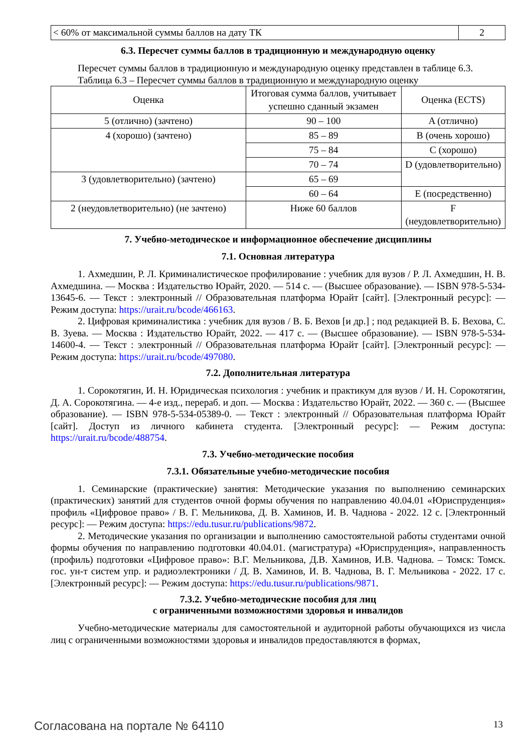| < 60% от максимальной суммы баллов на дату ТК | 2 |
6.3. Пересчет суммы баллов в традиционную и международную оценку
Пересчет суммы баллов в традиционную и международную оценку представлен в таблице 6.3.
Таблица 6.3 – Пересчет суммы баллов в традиционную и международную оценку
| Оценка | Итоговая сумма баллов, учитывает успешно сданный экзамен | Оценка (ECTS) |
| 5 (отлично) (зачтено) | 90 – 100 | A (отлично) |
| 4 (хорошо) (зачтено) | 85 – 89 | B (очень хорошо) |
| | 75 – 84 | C (хорошо) |
| | 70 – 74 | D (удовлетворительно) |
| 3 (удовлетворительно) (зачтено) | 65 – 69 | |
| | 60 – 64 | E (посредственно) |
| 2 (неудовлетворительно) (не зачтено) | Ниже 60 баллов | F (неудовлетворительно) |
7. Учебно-методическое и информационное обеспечение дисциплины
7.1. Основная литература
1. Ахмедшин, Р. Л. Криминалистическое профилирование : учебник для вузов / Р. Л. Ахмедшин, Н. В. Ахмедшина. — Москва : Издательство Юрайт, 2020. — 514 с. — (Высшее образование). — ISBN 978-5-534-13645-6. — Текст : электронный // Образовательная платформа Юрайт [сайт]. [Электронный ресурс]: — Режим доступа: https://urait.ru/bcode/466163.
2. Цифровая криминалистика : учебник для вузов / В. Б. Вехов [и др.] ; под редакцией В. Б. Вехова, С. В. Зуева. — Москва : Издательство Юрайт, 2022. — 417 с. — (Высшее образование). — ISBN 978-5-534-14600-4. — Текст : электронный // Образовательная платформа Юрайт [сайт]. [Электронный ресурс]: — Режим доступа: https://urait.ru/bcode/497080.
7.2. Дополнительная литература
1. Сорокотягин, И. Н. Юридическая психология : учебник и практикум для вузов / И. Н. Сорокотягин, Д. А. Сорокотягина. — 4-е изд., перераб. и доп. — Москва : Издательство Юрайт, 2022. — 360 с. — (Высшее образование). — ISBN 978-5-534-05389-0. — Текст : электронный // Образовательная платформа Юрайт [сайт]. Доступ из личного кабинета студента. [Электронный ресурс]: — Режим доступа: https://urait.ru/bcode/488754.
7.3. Учебно-методические пособия
7.3.1. Обязательные учебно-методические пособия
1. Семинарские (практические) занятия: Методические указания по выполнению семинарских (практических) занятий для студентов очной формы обучения по направлению 40.04.01 «Юриспруденция» профиль «Цифровое право» / В. Г. Мельникова, Д. В. Хаминов, И. В. Чаднова - 2022. 12 с. [Электронный ресурс]: — Режим доступа: https://edu.tusur.ru/publications/9872.
2. Методические указания по организации и выполнению самостоятельной работы студентами очной формы обучения по направлению подготовки 40.04.01. (магистратура) «Юриспруденция», направленность (профиль) подготовки «Цифровое право»: В.Г. Мельникова, Д.В. Хаминов, И.В. Чаднова. – Томск: Томск. гос. ун-т систем упр. и радиоэлектроники / Д. В. Хаминов, И. В. Чаднова, В. Г. Мельникова - 2022. 17 с. [Электронный ресурс]: — Режим доступа: https://edu.tusur.ru/publications/9871.
7.3.2. Учебно-методические пособия для лиц
с ограниченными возможностями здоровья и инвалидов
Учебно-методические материалы для самостоятельной и аудиторной работы обучающихся из числа лиц с ограниченными возможностями здоровья и инвалидов предоставляются в формах,
Согласована на портале № 64110 13